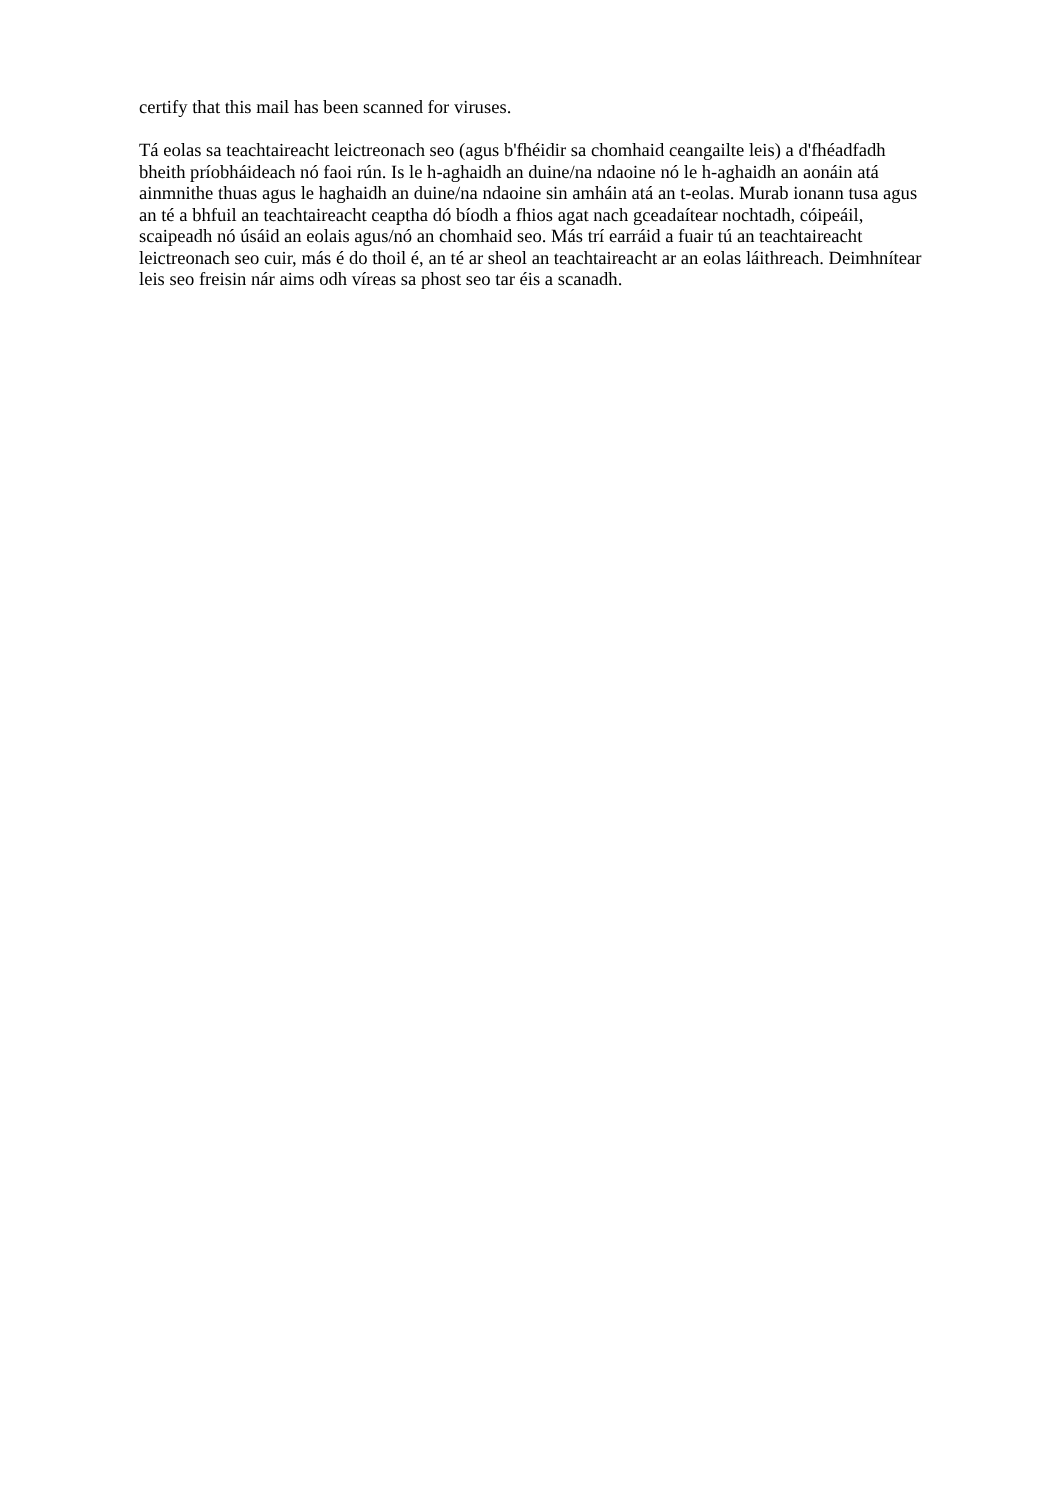certify that this mail has been scanned for viruses.
Tá eolas sa teachtaireacht leictreonach seo (agus b'fhéidir sa chomhaid ceangailte leis) a d'fhéadfadh bheith príobháideach nó faoi rún. Is le h-aghaidh an duine/na ndaoine nó le h-aghaidh an aonáin atá ainmnithe thuas agus le haghaidh an duine/na ndaoine sin amháin atá an t-eolas. Murab ionann tusa agus an té a bhfuil an teachtaireacht ceaptha dó bíodh a fhios agat nach gceadaítear nochtadh, cóipeáil, scaipeadh nó úsáid an eolais agus/nó an chomhaid seo. Más trí earráid a fuair tú an teachtaireacht leictreonach seo cuir, más é do thoil é, an té ar sheol an teachtaireacht ar an eolas láithreach. Deimhnítear leis seo freisin nár aims odh víreas sa phost seo tar éis a scanadh.